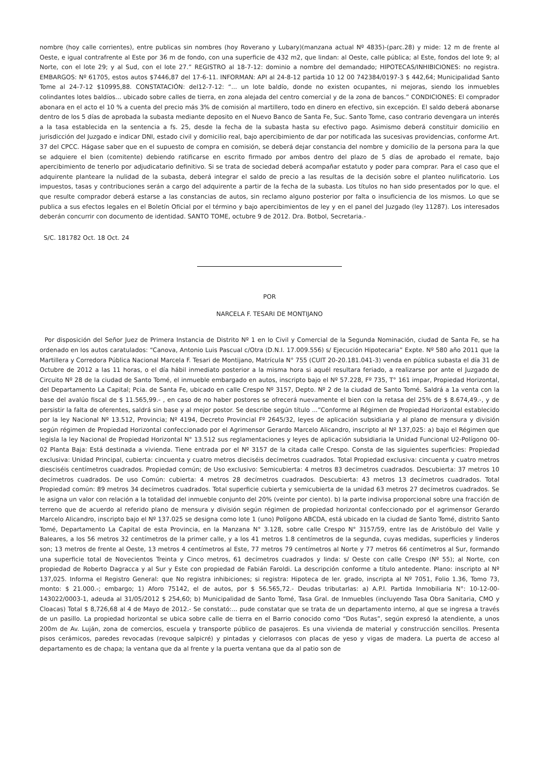nombre (hoy calle corrientes), entre publicas sin nombres (hoy Roverano y Lubary)(manzana actual Nº 4835)-(parc.28) y mide: 12 m de frente al Oeste, e igual contrafrente al Este por 36 m de fondo, con una superficie de 432 m2, que lindan: al Oeste, calle pública; al Este, fondos del lote 9; al Norte, con el lote 29; y al Sud, con el lote 27.” REGISTRO al 18-7-12: dominio a nombre del demandado; HIPOTECAS/INHIBICIONES: no registra. EMBARGOS: Nº 61705, estos autos $7446,87 del 17-6-11. INFORMAN: API al 24-8-12 partida 10 12 00 742384/0197-3 $ 442,64; Municipalidad Santo Tome al 24-7-12 $10995,88. CONSTATACIÓN: del12-7-12: “... un lote baldío, donde no existen ocupantes, ni mejoras, siendo los inmuebles colindantes lotes baldíos... ubicado sobre calles de tierra, en zona alejada del centro comercial y de la zona de bancos.” CONDICIONES: El comprador abonara en el acto el 10 % a cuenta del precio más 3% de comisión al martillero, todo en dinero en efectivo, sin excepción. El saldo deberá abonarse dentro de los 5 días de aprobada la subasta mediante deposito en el Nuevo Banco de Santa Fe, Suc. Santo Tome, caso contrario devengara un interés a la tasa establecida en la sentencia a fs. 25, desde la fecha de la subasta hasta su efectivo pago. Asimismo deberá constituir domicilio en jurisdicción del Juzgado e indicar DNI, estado civil y domicilio real, bajo apercibimiento de dar por notificada las sucesivas providencias, conforme Art. 37 del CPCC. Hágase saber que en el supuesto de compra en comisión, se deberá dejar constancia del nombre y domicilio de la persona para la que se adquiere el bien (comitente) debiendo ratificarse en escrito firmado por ambos dentro del plazo de 5 días de aprobado el remate, bajo apercibimiento de tenerlo por adjudicatario definitivo. Si se trata de sociedad deberá acompañar estatuto y poder para comprar. Para el caso que el adquirente planteare la nulidad de la subasta, deberá integrar el saldo de precio a las resultas de la decisión sobre el planteo nulificatorio. Los impuestos, tasas y contribuciones serán a cargo del adquirente a partir de la fecha de la subasta. Los títulos no han sido presentados por lo que. el que resulte comprador deberá estarse a las constancias de autos, sin reclamo alguno posterior por falta o insuficiencia de los mismos. Lo que se publica a sus efectos legales en el Boletín Oficial por el término y bajo apercibimientos de ley y en el panel del Juzgado (ley 11287). Los interesados deberán concurrir con documento de identidad. SANTO TOME, octubre 9 de 2012. Dra. Botbol, Secretaria.-
S/C. 181782 Oct. 18 Oct. 24
POR
NARCELA F. TESARI DE MONTIJANO
Por disposición del Señor Juez de Primera Instancia de Distrito Nº 1 en lo Civil y Comercial de la Segunda Nominación, ciudad de Santa Fe, se ha ordenado en los autos caratulados: “Canova, Antonio Luis Pascual c/Otra (D.N.I. 17.009.556) s/ Ejecución Hipotecaria” Expte. Nº 580 año 2011 que la Martillera y Corredora Pública Nacional Marcela F. Tesari de Montijano, Matrícula N° 755 (CUIT 20-20.181.041-3) venda en pública subasta el día 31 de Octubre de 2012 a las 11 horas, o el día hábil inmediato posterior a la misma hora si aquél resultara feriado, a realizarse por ante el Juzgado de Circuito Nº 28 de la ciudad de Santo Tomé, el inmueble embargado en autos, inscripto bajo el Nº 57.228, Fº 735, T° 161 impar, Propiedad Horizontal, del Departamento La Capital; Pcia. de Santa Fe, ubicado en calle Crespo Nº 3157, Depto. Nº 2 de la ciudad de Santo Tomé. Saldrá a 1a venta con la base del avalúo fiscal de $ 11.565,99.- , en caso de no haber postores se ofrecerá nuevamente el bien con la retasa del 25% de $ 8.674,49.-, y de persistir la falta de oferentes, saldrá sin base y al mejor postor. Se describe según título ...”Conforme al Régimen de Propiedad Horizontal establecido por la ley Nacional Nº 13.512, Provincia; Nº 4194, Decreto Provincial Fº 2645/32, leyes de aplicación subsidiaria y al plano de mensura y división según régimen de Propiedad Horizontal confeccionado por el Agrimensor Gerardo Marcelo Alicandro, inscripto al Nº 137,025: a) bajo el Régimen que legisla la ley Nacional de Propiedad Horizontal N° 13.512 sus reglamentaciones y leyes de aplicación subsidiaria la Unidad Funcional U2-Polígono 00-02 Planta Baja: Está destinada a vivienda. Tiene entrada por el Nº 3157 de la citada calle Crespo. Consta de las siguientes superficies: Propiedad exclusiva: Unidad Principal, cubierta: cincuenta y cuatro metros dieciséis decímetros cuadrados. Total Propiedad exclusiva: cincuenta y cuatro metros diesciséis centímetros cuadrados. Propiedad común; de Uso exclusivo: Semicubierta: 4 metros 83 decímetros cuadrados. Descubierta: 37 metros 10 decímetros cuadrados. De uso Común: cubierta: 4 metros 28 decímetros cuadrados. Descubierta: 43 metros 13 decímetros cuadrados. Total Propiedad común: 89 metros 34 decímetros cuadrados. Total superficie cubierta y semicubierta de la unidad 63 metros 27 decímetros cuadrados. Se le asigna un valor con relación a la totalidad del inmueble conjunto del 20% (veinte por ciento). b) la parte indivisa proporcional sobre una fracción de terreno que de acuerdo al referido plano de mensura y división según régimen de propiedad horizontal confeccionado por el agrimensor Gerardo Marcelo Alicandro, inscripto bajo el Nº 137.025 se designa como lote 1 (uno) Polígono ABCDA, está ubicado en la ciudad de Santo Tomé, distrito Santo Tomé, Departamento La Capital de esta Provincia, en la Manzana N° 3.128, sobre calle Crespo N° 3157/59, entre las de Aristóbulo del Valle y Baleares, a los 56 metros 32 centímetros de la primer calle, y a los 41 metros 1.8 centímetros de la segunda, cuyas medidas, superficies y linderos son; 13 metros de frente al Oeste, 13 metros 4 centímetros al Este, 77 metros 79 centímetros al Norte y 77 metros 66 centímetros al Sur, formando una superficie total de Novecientos Treinta y Cinco metros, 61 decímetros cuadrados y linda: s/ Oeste con calle Crespo (Nº 55); al Norte, con propiedad de Roberto Dagracca y al Sur y Este con propiedad de Fabián Faroldi. La descripción conforme a título antedente. Plano: inscripto al Nº 137,025. Informa el Registro General: que No registra inhibiciones; si registra: Hipoteca de ler. grado, inscripta al Nº 7051, Folio 1.36, Tomo 73, monto: $ 21.000.-; embargo; 1) Aforo 75142, el de autos, por $ 56.565,72.- Deudas tributarlas: a) A.P.I. Partida Inmobiliaria N°: 10-12-00-143022/0003-1, adeuda al 31/05/2012 $ 254,60; b) Municipalidad de Santo Tomé, Tasa Gral. de Inmuebles (incluyendo Tasa Obra Sanitaria, CMO y Cloacas) Total $ 8,726,68 al 4 de Mayo de 2012.- Se constató:... pude constatar que se trata de un departamento interno, al que se ingresa a través de un pasillo. La propiedad horizontal se ubica sobre calle de tierra en el Barrio conocido como “Dos Rutas”, según expresó la atendiente, a unos 200m de Av. Luján, zona de comercios, escuela y transporte público de pasajeros. Es una vivienda de material y construcción sencillos. Presenta pisos cerámicos, paredes revocadas (revoque salpicré) y pintadas y cielorrasos con placas de yeso y vigas de madera. La puerta de acceso al departamento es de chapa; la ventana que da al frente y la puerta ventana que da al patio son de